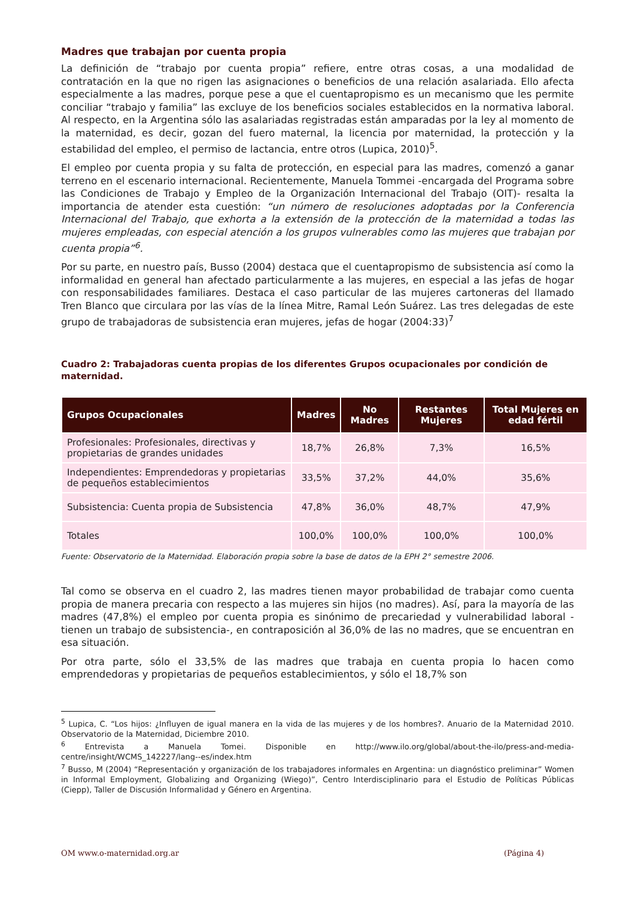Madres que trabajan por cuenta propia
La definición de “trabajo por cuenta propia” refiere, entre otras cosas, a una modalidad de contratación en la que no rigen las asignaciones o beneficios de una relación asalariada. Ello afecta especialmente a las madres, porque pese a que el cuentapropismo es un mecanismo que les permite conciliar “trabajo y familia” las excluye de los beneficios sociales establecidos en la normativa laboral. Al respecto, en la Argentina sólo las asalariadas registradas están amparadas por la ley al momento de la maternidad, es decir, gozan del fuero maternal, la licencia por maternidad, la protección y la estabilidad del empleo, el permiso de lactancia, entre otros (Lupica, 2010)<sup>5</sup>.
El empleo por cuenta propia y su falta de protección, en especial para las madres, comenzó a ganar terreno en el escenario internacional. Recientemente, Manuela Tommei -encargada del Programa sobre las Condiciones de Trabajo y Empleo de la Organización Internacional del Trabajo (OIT)- resalta la importancia de atender esta cuestión: “un número de resoluciones adoptadas por la Conferencia Internacional del Trabajo, que exhorta a la extensión de la protección de la maternidad a todas las mujeres empleadas, con especial atención a los grupos vulnerables como las mujeres que trabajan por cuenta propia”<sup>6</sup>.
Por su parte, en nuestro país, Busso (2004) destaca que el cuentapropismo de subsistencia así como la informalidad en general han afectado particularmente a las mujeres, en especial a las jefas de hogar con responsabilidades familiares. Destaca el caso particular de las mujeres cartoneras del llamado Tren Blanco que circulara por las vías de la línea Mitre, Ramal León Suárez. Las tres delegadas de este grupo de trabajadoras de subsistencia eran mujeres, jefas de hogar (2004:33)<sup>7</sup>
Cuadro 2: Trabajadoras cuenta propias de los diferentes Grupos ocupacionales por condición de maternidad.
| Grupos Ocupacionales | Madres | No Madres | Restantes Mujeres | Total Mujeres en edad fértil |
| --- | --- | --- | --- | --- |
| Profesionales: Profesionales, directivas y propietarias de grandes unidades | 18,7% | 26,8% | 7,3% | 16,5% |
| Independientes: Emprendedoras y propietarias de pequeños establecimientos | 33,5% | 37,2% | 44,0% | 35,6% |
| Subsistencia: Cuenta propia de Subsistencia | 47,8% | 36,0% | 48,7% | 47,9% |
| Totales | 100,0% | 100,0% | 100,0% | 100,0% |
Fuente: Observatorio de la Maternidad. Elaboración propia sobre la base de datos de la EPH 2° semestre 2006.
Tal como se observa en el cuadro 2, las madres tienen mayor probabilidad de trabajar como cuenta propia de manera precaria con respecto a las mujeres sin hijos (no madres). Así, para la mayoría de las madres (47,8%) el empleo por cuenta propia es sinónimo de precariedad y vulnerabilidad laboral -tienen un trabajo de subsistencia-, en contraposición al 36,0% de las no madres, que se encuentran en esa situación.
Por otra parte, sólo el 33,5% de las madres que trabaja en cuenta propia lo hacen como emprendedoras y propietarias de pequeños establecimientos, y sólo el 18,7% son
<sup>5</sup> Lupica, C. “Los hijos: ¿Influyen de igual manera en la vida de las mujeres y de los hombres?. Anuario de la Maternidad 2010. Observatorio de la Maternidad, Diciembre 2010.
<sup>6</sup> Entrevista a Manuela Tomei. Disponible en http://www.ilo.org/global/about-the-ilo/press-and-media-centre/insight/WCMS_142227/lang--es/index.htm
<sup>7</sup> Busso, M (2004) “Representación y organización de los trabajadores informales en Argentina: un diagnóstico preliminar” Women in Informal Employment, Globalizing and Organizing (Wiego)”, Centro Interdisciplinario para el Estudio de Políticas Públicas (Ciepp), Taller de Discusión Informalidad y Género en Argentina.
OM www.o-maternidad.org.ar (Página 4)